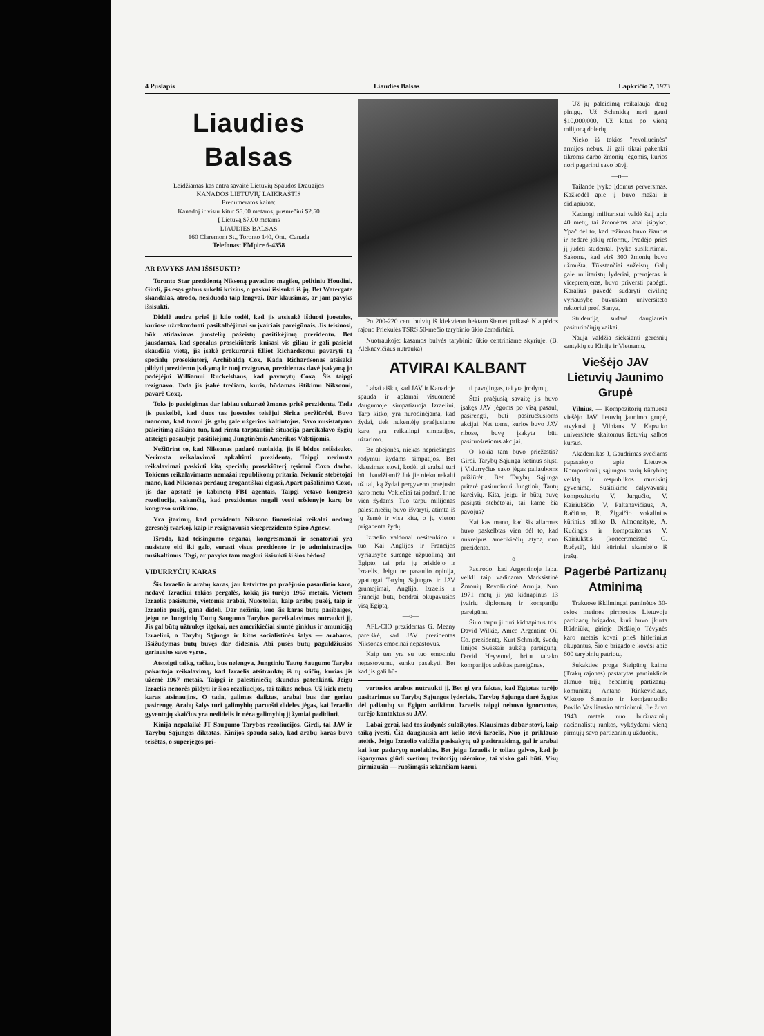4 Puslapis Liaudies Balsas Lapkričio 2, 1973
Liaudies Balsas
Leidžiamas kas antra savaitė Lietuvių Spaudos Draugijos
KANADOS LIETUVIŲ LAIKRAŠTIS
Prenumeratos kaina:
Kanadoj ir visur kitur $5.00 metams; pusmečiui $2.50
Į Lietuvą $7.00 metams
LIAUDIES BALSAS
160 Claremont St., Toronto 140, Ont., Canada
Telefonas: EMpire 6-4358
AR PAVYKS JAM IŠSISUKTI?
Toronto Star prezidentą Niksoną pavadino magiku, politiniu Houdini. Girdi, jis esąs gabus sukelti krizius, o paskui išsisukti iš jų. Bet Watergate skandalas, atrodo, nesiduoda taip lengvai. Dar klausimas, ar jam pavyks išsisukti.
Didelė audra prieš jį kilo todėl, kad jis atsisakė išduoti juosteles, kuriose užrekorduoti pasikalbėjimai su įvairiais pareigūnais. Jis teisinosi, būk atidavimas juostelių pažeistų pasitikėjimą prezidentu. Bet jausdamas, kad specalus prosekiūteris knisasi vis giliau ir gali pasiekt skaudžią vietą, jis įsakė prokurorui Elliot Richardsonui pavaryti tą specialų prosekiūterį, Archibaldą Cox. Kada Richardsonas atsisakė pildyti prezidento įsakymą ir tuoj rezignavo, prezidentas davė įsakymą jo padėjėjui Williamui Ruckelshaus, kad pavarytų Coxą. Šis taipgi rezignavo. Tada jis įsakė trečiam, kuris, būdamas ištikimu Niksonui, pavarė Coxą.
Toks jo pasielgimas dar labiau sukurstė žmones prieš prezidentą. Tada jis paskelbė, kad duos tas juosteles teisėjui Sirica peržiūrėti. Buvo manoma, kad tuomi jis galų gale užgerins kaltintojus. Savo nusistatymo pakeitimą aiškino tuo, kad rimta tarptautinė situacija pareikalavo žygių atsteigti pasaulyje pasitikėjimą Jungtinėmis Amerikos Valstijomis.
Nežiūrint to, kad Niksonas padarė nuolaidą, jis iš bėdos neišsisuko. Nerimsta reikalavimai apkaltinti prezidentą. Taipgi nerimsta reikalavimai paskirti kitą specialų prosekiūterį tęsimui Coxo darbo. Tokiems reikalavimams nemažai republikonų pritaria. Nekurie stebėtojai mano, kad Niksonas perdaug arogantiškai elgiasi. Apart pašalinimo Coxo, jis dar apstatė jo kabinetą FBI agentais. Taipgi vetavo kongreso rezoliuciją, sakančią, kad prezidentas negali vesti užsienyje karų be kongreso sutikimo.
Yra įtarimų, kad prezidento Niksono finansiniai reikalai nedaug geresnėj tvarkoj, kaip ir rezignavusio viceprezidento Spiro Agnew.
Išrodo, kad teisingumo organai, kongresmanai ir senatoriai yra nusistatę eiti iki galo, surasti visus prezidento ir jo administracijos nusikaltimus. Tagi, ar pavyks tam magkui išsisukti ši šios bėdos?
VIDURRYČIŲ KARAS
Šis Izraelio ir arabų karas, jau ketvirtas po praėjusio pasaulinio karo, nedavė Izraeliui tokios pergalės, kokią jis turėjo 1967 metais. Vietom Izraelis pasistūmė, vietomis arabai. Nuostoliai, kaip arabų pusėj, taip ir Izraelio pusėj, gana dideli. Dar nežinia, kuo šis karas būtų pasibaigęs, jeigu ne Jungtinių Tautų Saugumo Tarybos pareikalavimas nutraukti jį. Jis gal būtų užtrukęs ilgokai, nes amerikiečiai siuntė ginklus ir amuniciją Izraeliui, o Tarybų Sąjunga ir kitos socialistinės šalys — arabams. Išsižudymas būtų buvęs dar didesnis. Abi pusės būtų paguldžiusios geriausius savo vyrus.
Atsteigti taiką, tačiau, bus nelengva. Jungtinių Tautų Saugumo Taryba pakartoja reikalavimą, kad Izraelis atsitrauktų iš tų sričių, kurias jis užėmė 1967 metais. Taipgi ir palestiniečių skundus patenkinti. Jeigu Izraelis nenorės pildyti ir šios rezoliucijos, tai taikos nebus. Už kiek metų karas atsinaujins. O tada, galimas daiktas, arabai bus dar geriau pasirengę. Arabų šalys turi galimybių paruošti dideles jėgas, kai Izraelio gyventojų skaičius yra nedidelis ir nėra galimybių jį žymiai padidinti.
Kinija nepalaikė JT Saugumo Tarybos rezoliucijos. Girdi, tai JAV ir Tarybų Sąjungos diktatas. Kinijos spauda sako, kad arabų karas buvo teisėtas, o superjėgos pri-
Po 200-220 cent bulvių iš kiekvieno hektaro šiemet prikasė Klaipėdos rajono Priekulės TSRS 50-mečio tarybinio ūkio žemdirbiai.
Nuotraukoje: kasamos bulvės tarybinio ūkio centriniame skyriuje. (B. Aleknavičiaus nutrauka)
ATVIRAI KALBANT
Labai aišku, kad JAV ir Kanadoje spauda ir aplamai visuomenė daugumoje simpatizuoja Izraeliui. Tarp kitko, yra nurodinėjama, kad žydai, tiek nukentėję praėjusiame kare, yra reikalingi simpatijos, užtarimo.
Be abejonės, niekas nepriešingas rodymui žydams simpatijos. Bet klausimas stovi, kodėl gi arabai turi būti baudžiami? Juk jie nieku nekalti už tai, ką žydai pergyveno praėjusio karo metu. Vokiečiai tai padarė. Ir ne vien žydams. Tuo tarpu milijonas palestiniečių buvo išvaryti, atimta iš jų žemė ir visa kita, o jų vieton prigabenta žydų.
Izraelio valdonai nesitenkino ir tuo. Kai Anglijos ir Francijos vyriausybė surengė užpuolimą ant Egipto, tai prie jų prisidėjo ir Izraelis. Jeigu ne pasaulio opinija, ypatingai Tarybų Sąjungos ir JAV grumojimai, Anglija, Izraelis ir Francija būtų bendrai okupavusios visą Egiptą.
—o—
AFL-CIO prezidentas G. Meany pareiškė, kad JAV prezidentas Niksonas emocinai nepastovus.
Kaip ten yra su tuo emociniu nepastovumu, sunku pasakyti. Bet kad jis gali bū-
ti pavojingas, tai yra įrodymų.
Štai praėjusią savaitę jis buvo įsakęs JAV jėgoms po visą pasaulį pasirengti, būti pasirucšusioms akcijai. Net toms, kurios buvo JAV ribose, buvę įsakyta būti pasiruošusioms akcijai.
O kokia tam buvo priežastis? Girdi, Tarybų Sąjunga ketinus siųsti į Vidurryčius savo jėgas paliauboms prižiūrėti. Bet Tarybų Sąjunga pritarė pasiuntimui Jungtinių Tautų kareivių. Kita, jeigu ir būtų buvę pasiųsti stebėtojai, tai kame čia pavojus?
Kai kas mano, kad šis aliarmas buvo paskelbtas vien dėl to, kad nukreipus amerikiečių atydą nuo prezidento.
—o—
Pasirodo. kad Argentinoje labai veikli taip vadinama Marksistinė Žmonių Revoliucinė Armija. Nuo 1971 metų ji yra kidnapinus 13 įvairių diplomatų ir kompanijų pareigūnų.
Šiuo tarpu ji turi kidnapinus tris: David Wilkie, Amco Argentine Oil Co. prezidentą, Kurt Schmidt, švedų linijos Swissair aukštą pareigūną; David Heywood, britu tabako kompanijos aukštas pareigūnas.
vertusios arabus nutraukti jį. Bet gi yra faktas, kad Egiptas turėjo pasitarimus su Tarybų Sąjungos lyderiais. Tarybų Sąjunga darė žygius dėl paliaubų su Egipto sutikimu. Izraelis taipgi nebuvo ignoruotas, turėjo kontaktus su JAV.
Labai gerai, kad tos žudynės sulaikytos. Klausimas dabar stovi, kaip taiką įvesti. Čia daugiausia ant kelio stovi Izraelis. Nuo jo priklauso ateitis. Jeigu Izraelio valdžia pasisakytų už pasitraukimą, gal ir arabai kai kur padarytų nuolaidas. Bet jeigu Izraelis ir toliau galvos, kad jo išganymas glūdi svetimų teritorijų užėmime, tai visko gali būti. Visų pirmiausia — ruošimąsis sekančiam karui.
Už jų paleidimą reikalauja daug pinigų. Už Schmidtą nori gauti $10,000,000. Už kitus po vieną milijoną dolerių.
Nieko iš tokios "revoliucinės" armijos nebus. Ji gali tiktai pakenkti tikroms darbo žmonių jėgomis, kurios nori pagerinti savo būvį.
—o—
Tailande įvyko įdomus perversmas. Kažkodėl apie jį buvo mažai ir didlapiuose.
Kadangi militaristai valdė šalį apie 40 metų, tai žmonėms labai įsipyko. Ypač dėl to, kad režimas buvo žiaurus ir nedarė jokių reformų. Pradėjo prieš jį judėti studentai. Įvyko susikirtimai. Sakoma, kad virš 300 žmonių buvo užmušta. Tūkstančiai sužeistų. Galų gale militaristų lyderiai, premjeras ir vicepremjeras, buvo priversti pabėgti. Karalius pavedė sudaryti civilinę vyriausybę buvusiam universiteto rektoriui prof. Sanya.
Studentiją sudarė daugiausia pasiturinčiųjų vaikai.
Nauja valdžia sieksianti geresnių santykių su Kinija ir Vietnamu.
Viešėjo JAV Lietuvių Jaunimo Grupė
Vilnius. — Kompozitorių namuose viešėjo JAV lietuvių jaunimo grupė, atvykusi į Vilniaus V. Kapsuko universitete skaitomus lietuvių kalbos kursus.
Akademikas J. Gaudrimas svečiams papasakojo apie Lietuvos Kompozitorių sąjungos narių kūrybinę veiklą ir respublikos muzikinį gyvenimą. Susitikime dalyvavusių kompozitorių V. Jurgučio, V. Kairiūkščio, V. Paltanavičiaus, A. Račiūno, R. Žigaičio vokalinius kūrinius atliko B. Almonaitytė, A. Kučingis ir kompozitorius V. Kairiūkštis (koncertmeistrė G. Ručytė), kiti kūriniai skambėjo iš įrašų.
Pagerbė Partizanų Atminimą
Trakuose iškilmingai paminėtos 30-osios metinės pirmosios Lietuvoje partizanų brigados, kuri buvo įkurta Rūdniūkų girioje Didžiojo Tėvynės karo metais kovai prieš hitlerinius okupantus. Šioje brigadoje kovėsi apie 600 tarybinių patriotų.
Sukakties proga Steipūnų kaime (Trakų rajonas) pastatytas paminklinis akmuo trijų bebaimių partizanų-komunistų Antano Rinkevičiaus, Viktoro Šimonio ir komjaunuolio Povilo Vasiliausko atminimui. Jie žuvo 1943 metais nuo buržuazinių nacionalistų rankos, vykdydami vieną pirmųjų savo partizaninių užduočių.